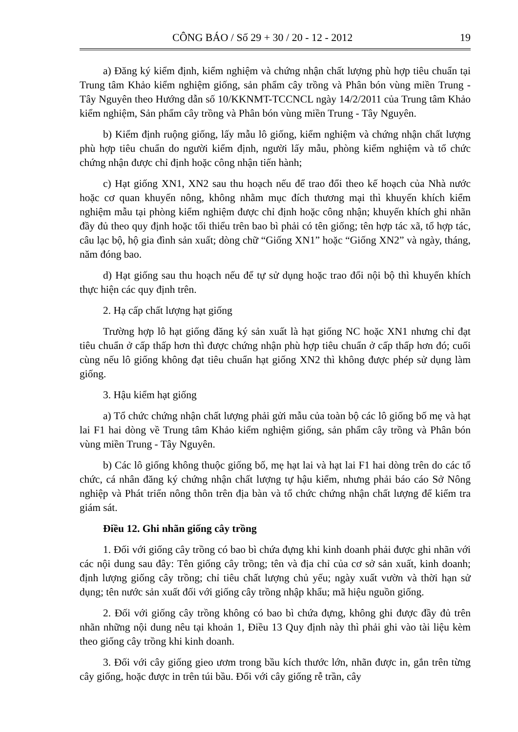CÔNG BÁO / Số 29 + 30 / 20 - 12 - 2012 19
a) Đăng ký kiểm định, kiểm nghiệm và chứng nhận chất lượng phù hợp tiêu chuẩn tại Trung tâm Khảo kiểm nghiệm giống, sản phẩm cây trồng và Phân bón vùng miền Trung - Tây Nguyên theo Hướng dẫn số 10/KKNMT-TCCNCL ngày 14/2/2011 của Trung tâm Khảo kiểm nghiệm, Sản phẩm cây trồng và Phân bón vùng miền Trung - Tây Nguyên.
b) Kiểm định ruộng giống, lấy mẫu lô giống, kiểm nghiệm và chứng nhận chất lượng phù hợp tiêu chuẩn do người kiểm định, người lấy mẫu, phòng kiểm nghiệm và tổ chức chứng nhận được chỉ định hoặc công nhận tiến hành;
c) Hạt giống XN1, XN2 sau thu hoạch nếu để trao đổi theo kế hoạch của Nhà nước hoặc cơ quan khuyến nông, không nhằm mục đích thương mại thì khuyến khích kiểm nghiệm mẫu tại phòng kiểm nghiệm được chỉ định hoặc công nhận; khuyến khích ghi nhãn đầy đủ theo quy định hoặc tối thiểu trên bao bì phải có tên giống; tên hợp tác xã, tổ hợp tác, câu lạc bộ, hộ gia đình sản xuất; dòng chữ “Giống XN1” hoặc “Giống XN2” và ngày, tháng, năm đóng bao.
d) Hạt giống sau thu hoạch nếu để tự sử dụng hoặc trao đổi nội bộ thì khuyến khích thực hiện các quy định trên.
2. Hạ cấp chất lượng hạt giống
Trường hợp lô hạt giống đăng ký sản xuất là hạt giống NC hoặc XN1 nhưng chỉ đạt tiêu chuẩn ở cấp thấp hơn thì được chứng nhận phù hợp tiêu chuẩn ở cấp thấp hơn đó; cuối cùng nếu lô giống không đạt tiêu chuẩn hạt giống XN2 thì không được phép sử dụng làm giống.
3. Hậu kiểm hạt giống
a) Tổ chức chứng nhận chất lượng phải gửi mẫu của toàn bộ các lô giống bố mẹ và hạt lai F1 hai dòng về Trung tâm Khảo kiểm nghiệm giống, sản phẩm cây trồng và Phân bón vùng miền Trung - Tây Nguyên.
b) Các lô giống không thuộc giống bố, mẹ hạt lai và hạt lai F1 hai dòng trên do các tổ chức, cá nhân đăng ký chứng nhận chất lượng tự hậu kiểm, nhưng phải báo cáo Sở Nông nghiệp và Phát triển nông thôn trên địa bàn và tổ chức chứng nhận chất lượng để kiểm tra giám sát.
Điều 12. Ghi nhãn giống cây trồng
1. Đối với giống cây trồng có bao bì chứa đựng khi kinh doanh phải được ghi nhãn với các nội dung sau đây: Tên giống cây trồng; tên và địa chỉ của cơ sở sản xuất, kinh doanh; định lượng giống cây trồng; chỉ tiêu chất lượng chủ yếu; ngày xuất vườn và thời hạn sử dụng; tên nước sản xuất đối với giống cây trồng nhập khẩu; mã hiệu nguồn giống.
2. Đối với giống cây trồng không có bao bì chứa đựng, không ghi được đầy đủ trên nhãn những nội dung nêu tại khoản 1, Điều 13 Quy định này thì phải ghi vào tài liệu kèm theo giống cây trồng khi kinh doanh.
3. Đối với cây giống gieo ươm trong bầu kích thước lớn, nhãn được in, gắn trên từng cây giống, hoặc được in trên túi bầu. Đối với cây giống rễ trần, cây